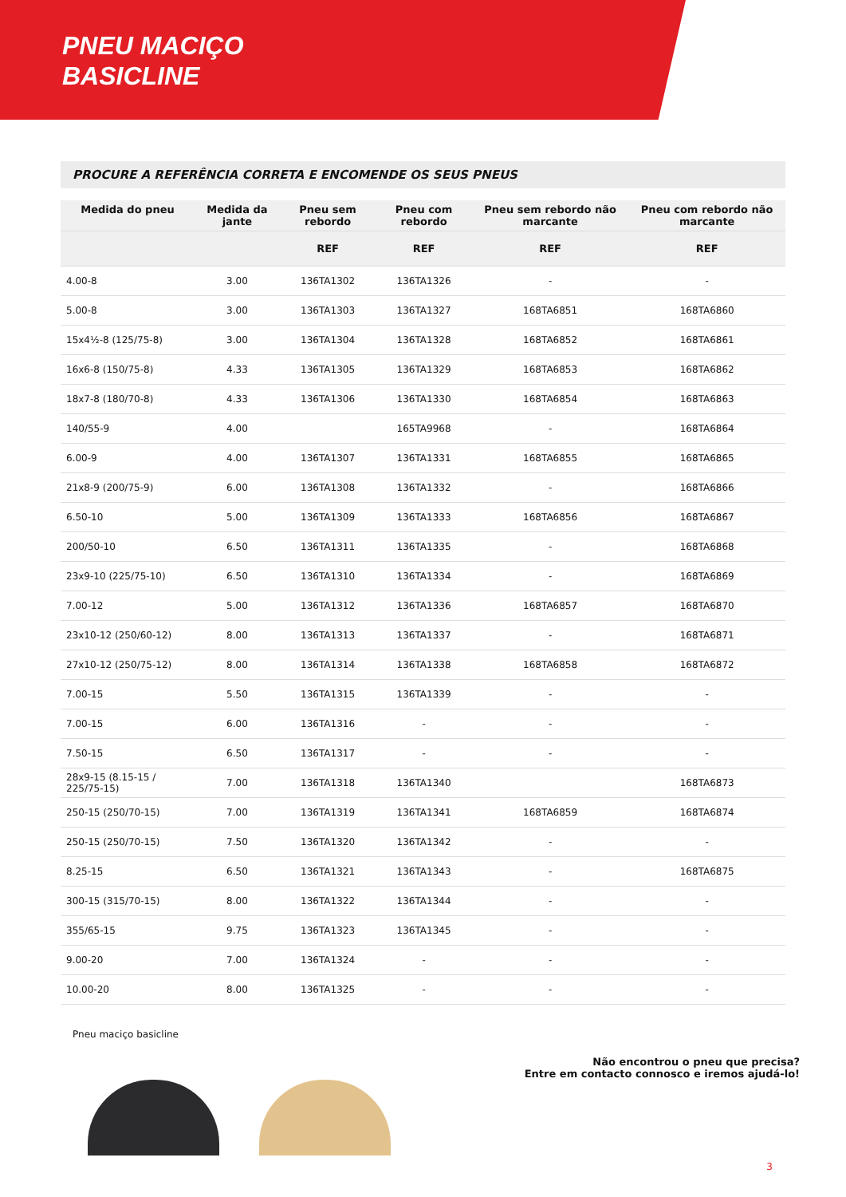PNEU MACIÇO
BASICLINE
PROCURE A REFERÊNCIA CORRETA E ENCOMENDE OS SEUS PNEUS
| Medida do pneu | Medida da jante | Pneu sem rebordo | Pneu com rebordo | Pneu sem rebordo não marcante | Pneu com rebordo não marcante |
| --- | --- | --- | --- | --- | --- |
| | | REF | REF | REF | REF |
| 4.00-8 | 3.00 | 136TA1302 | 136TA1326 | - | - |
| 5.00-8 | 3.00 | 136TA1303 | 136TA1327 | 168TA6851 | 168TA6860 |
| 15x4½-8 (125/75-8) | 3.00 | 136TA1304 | 136TA1328 | 168TA6852 | 168TA6861 |
| 16x6-8 (150/75-8) | 4.33 | 136TA1305 | 136TA1329 | 168TA6853 | 168TA6862 |
| 18x7-8 (180/70-8) | 4.33 | 136TA1306 | 136TA1330 | 168TA6854 | 168TA6863 |
| 140/55-9 | 4.00 | | 165TA9968 | - | 168TA6864 |
| 6.00-9 | 4.00 | 136TA1307 | 136TA1331 | 168TA6855 | 168TA6865 |
| 21x8-9 (200/75-9) | 6.00 | 136TA1308 | 136TA1332 | - | 168TA6866 |
| 6.50-10 | 5.00 | 136TA1309 | 136TA1333 | 168TA6856 | 168TA6867 |
| 200/50-10 | 6.50 | 136TA1311 | 136TA1335 | - | 168TA6868 |
| 23x9-10 (225/75-10) | 6.50 | 136TA1310 | 136TA1334 | - | 168TA6869 |
| 7.00-12 | 5.00 | 136TA1312 | 136TA1336 | 168TA6857 | 168TA6870 |
| 23x10-12 (250/60-12) | 8.00 | 136TA1313 | 136TA1337 | - | 168TA6871 |
| 27x10-12 (250/75-12) | 8.00 | 136TA1314 | 136TA1338 | 168TA6858 | 168TA6872 |
| 7.00-15 | 5.50 | 136TA1315 | 136TA1339 | - | - |
| 7.00-15 | 6.00 | 136TA1316 | - | - | - |
| 7.50-15 | 6.50 | 136TA1317 | - | - | - |
| 28x9-15 (8.15-15 / 225/75-15) | 7.00 | 136TA1318 | 136TA1340 | | 168TA6873 |
| 250-15 (250/70-15) | 7.00 | 136TA1319 | 136TA1341 | 168TA6859 | 168TA6874 |
| 250-15 (250/70-15) | 7.50 | 136TA1320 | 136TA1342 | - | - |
| 8.25-15 | 6.50 | 136TA1321 | 136TA1343 | - | 168TA6875 |
| 300-15 (315/70-15) | 8.00 | 136TA1322 | 136TA1344 | - | - |
| 355/65-15 | 9.75 | 136TA1323 | 136TA1345 | - | - |
| 9.00-20 | 7.00 | 136TA1324 | - | - | - |
| 10.00-20 | 8.00 | 136TA1325 | - | - | - |
Pneu maciço basicline
Não encontrou o pneu que precisa?
Entre em contacto connosco e iremos ajudá-lo!
3